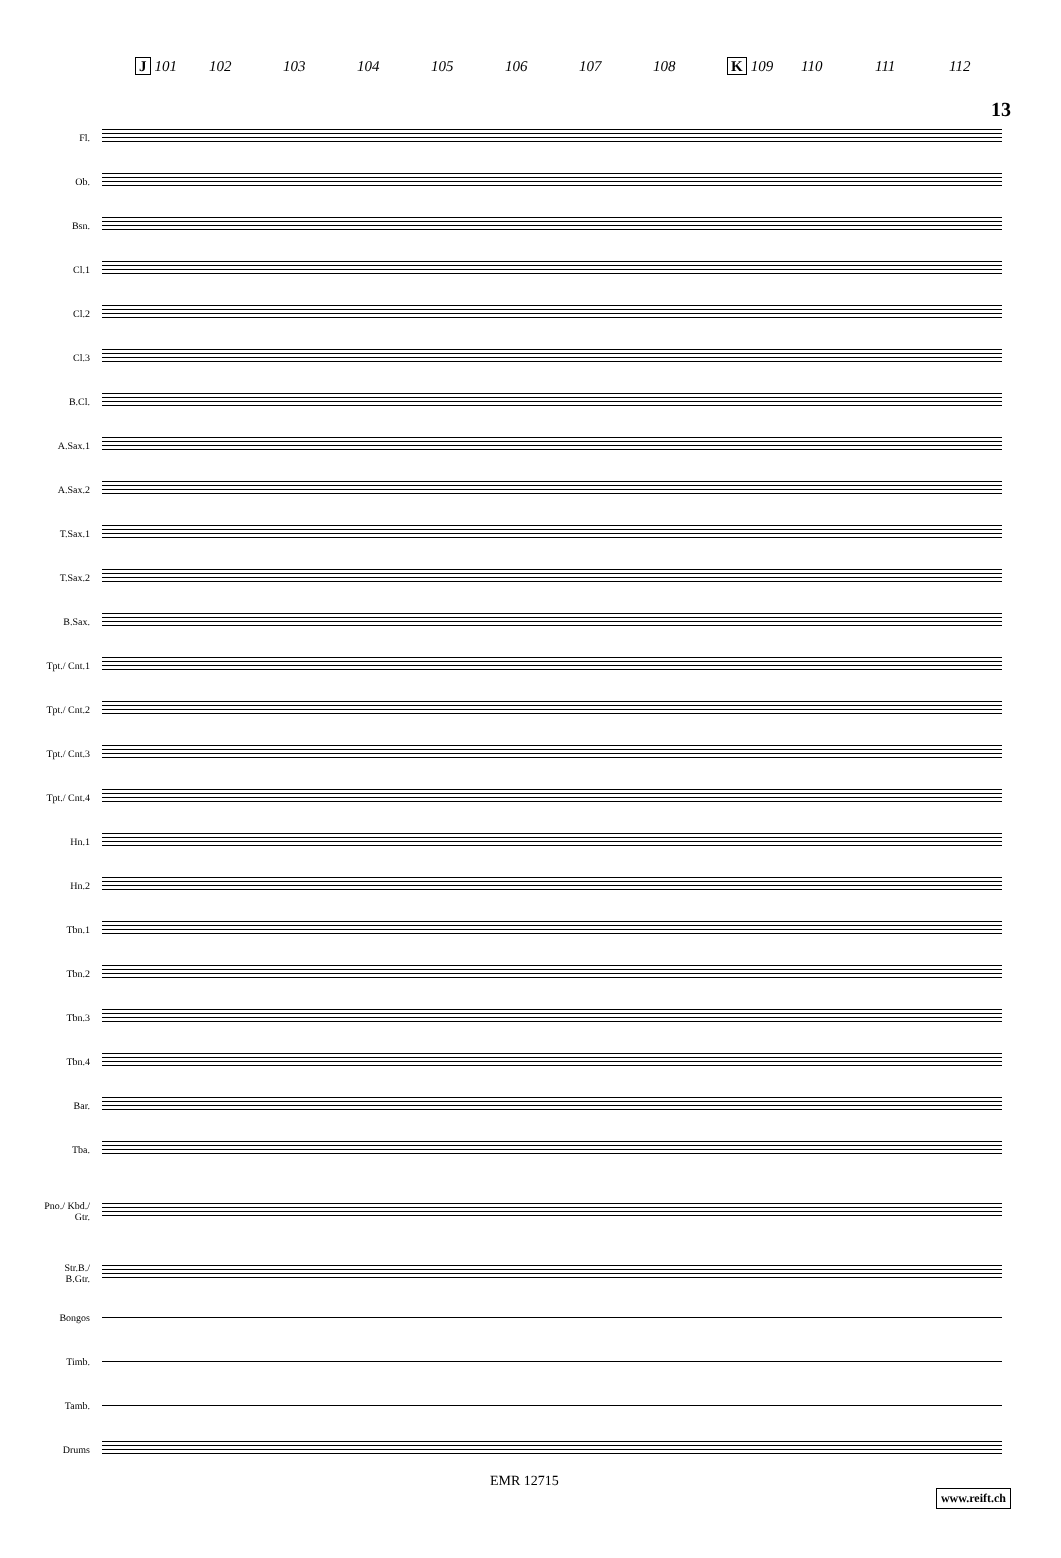13
J 101 102 103 104 105 106 107 108 K 109 110 111 112
Fl.
Ob.
Bsn.
Cl.1
Cl.2
Cl.3
B.Cl.
A.Sax.1
A.Sax.2
T.Sax.1
T.Sax.2
B.Sax.
Tpt./ Cnt.1
Tpt./ Cnt.2
Tpt./ Cnt.3
Tpt./ Cnt.4
Hn.1
Hn.2
Tbn.1
Tbn.2
Tbn.3
Tbn.4
Bar.
Tba.
Pno./ Kbd./ Gtr.
Str.B./ B.Gtr.
Bongos
Timb.
Tamb.
Drums
EMR 12715
www.reift.ch